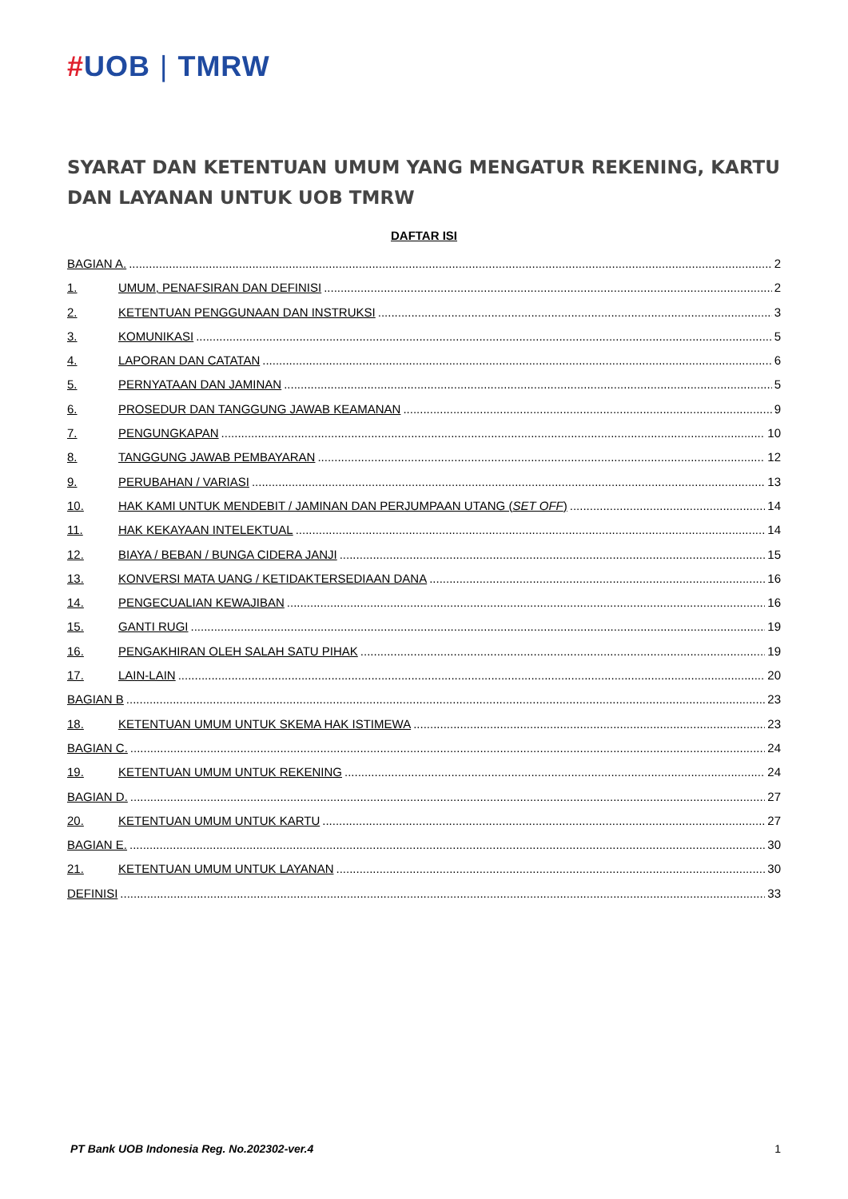#UOB | TMRW
SYARAT DAN KETENTUAN UMUM YANG MENGATUR REKENING, KARTU DAN LAYANAN UNTUK UOB TMRW
DAFTAR ISI
BAGIAN A. 2
1. UMUM, PENAFSIRAN DAN DEFINISI 2
2. KETENTUAN PENGGUNAAN DAN INSTRUKSI 3
3. KOMUNIKASI 5
4. LAPORAN DAN CATATAN 6
5. PERNYATAAN DAN JAMINAN 5
6. PROSEDUR DAN TANGGUNG JAWAB KEAMANAN 9
7. PENGUNGKAPAN 10
8. TANGGUNG JAWAB PEMBAYARAN 12
9. PERUBAHAN / VARIASI 13
10. HAK KAMI UNTUK MENDEBIT / JAMINAN DAN PERJUMPAAN UTANG (SET OFF) 14
11. HAK KEKAYAAN INTELEKTUAL 14
12. BIAYA / BEBAN / BUNGA CIDERA JANJI 15
13. KONVERSI MATA UANG / KETIDAKTERSEDIAAN DANA 16
14. PENGECUALIAN KEWAJIBAN 16
15. GANTI RUGI 19
16. PENGAKHIRAN OLEH SALAH SATU PIHAK 19
17. LAIN-LAIN 20
BAGIAN B 23
18. KETENTUAN UMUM UNTUK SKEMA HAK ISTIMEWA 23
BAGIAN C. 24
19. KETENTUAN UMUM UNTUK REKENING 24
BAGIAN D. 27
20. KETENTUAN UMUM UNTUK KARTU 27
BAGIAN E. 30
21. KETENTUAN UMUM UNTUK LAYANAN 30
DEFINISI 33
PT Bank UOB Indonesia Reg. No.202302-ver.4 1